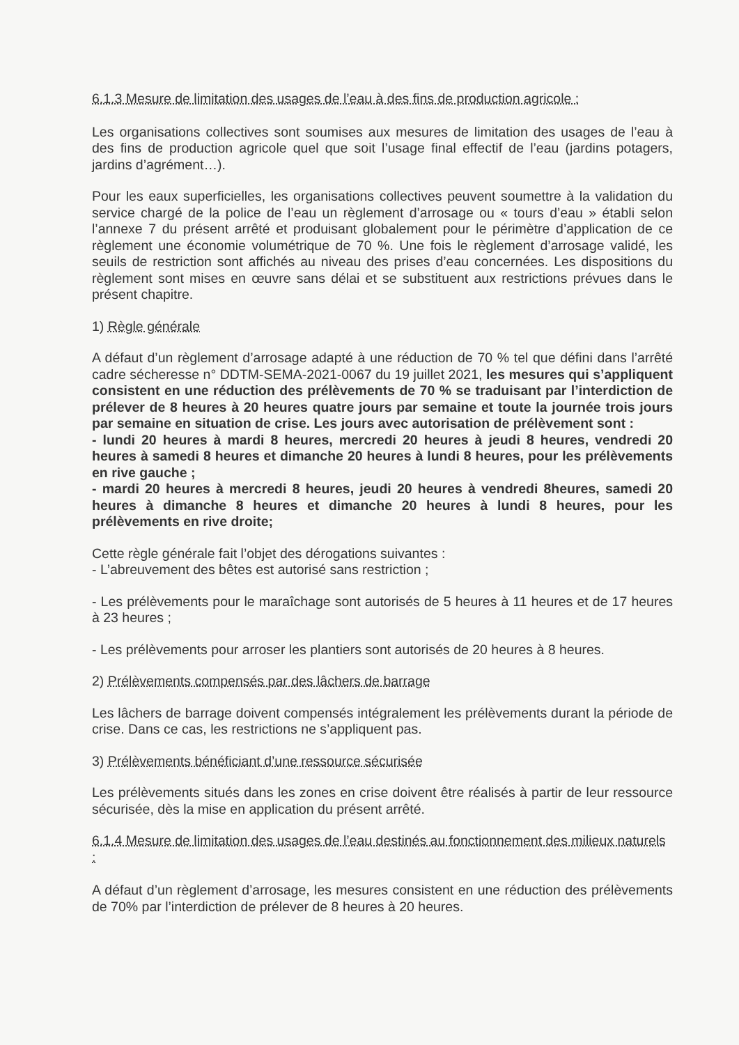6.1.3 Mesure de limitation des usages de l’eau à des fins de production agricole :
Les organisations collectives sont soumises aux mesures de limitation des usages de l’eau à des fins de production agricole quel que soit l’usage final effectif de l’eau (jardins potagers, jardins d’agrément…).
Pour les eaux superficielles, les organisations collectives peuvent soumettre à la validation du service chargé de la police de l’eau un règlement d’arrosage ou « tours d’eau » établi selon l’annexe 7 du présent arrêté et produisant globalement pour le périmètre d’application de ce règlement une économie volumétrique de 70 %. Une fois le règlement d’arrosage validé, les seuils de restriction sont affichés au niveau des prises d’eau concernées. Les dispositions du règlement sont mises en œuvre sans délai et se substituent aux restrictions prévues dans le présent chapitre.
1) Règle générale
A défaut d’un règlement d’arrosage adapté à une réduction de 70 % tel que défini dans l’arrêté cadre sécheresse n° DDTM-SEMA-2021-0067 du 19 juillet 2021, les mesures qui s’appliquent consistent en une réduction des prélèvements de 70 % se traduisant par l’interdiction de prélever de 8 heures à 20 heures quatre jours par semaine et toute la journée trois jours par semaine en situation de crise. Les jours avec autorisation de prélèvement sont :
- lundi 20 heures à mardi 8 heures, mercredi 20 heures à jeudi 8 heures, vendredi 20 heures à samedi 8 heures et dimanche 20 heures à lundi 8 heures, pour les prélèvements en rive gauche ;
- mardi 20 heures à mercredi 8 heures, jeudi 20 heures à vendredi 8heures, samedi 20 heures à dimanche 8 heures et dimanche 20 heures à lundi 8 heures, pour les prélèvements en rive droite;
Cette règle générale fait l’objet des dérogations suivantes :
- L’abreuvement des bêtes est autorisé sans restriction ;
- Les prélèvements pour le maraîchage sont autorisés de 5 heures à 11 heures et de 17 heures à 23 heures ;
- Les prélèvements pour arroser les plantiers sont autorisés de 20 heures à 8 heures.
2) Prélèvements compensés par des lâchers de barrage
Les lâchers de barrage doivent compensés intégralement les prélèvements durant la période de crise. Dans ce cas, les restrictions ne s’appliquent pas.
3) Prélèvements bénéficiant d’une ressource sécurisée
Les prélèvements situés dans les zones en crise doivent être réalisés à partir de leur ressource sécurisée, dès la mise en application du présent arrêté.
6.1.4 Mesure de limitation des usages de l’eau destinés au fonctionnement des milieux naturels :
A défaut d’un règlement d’arrosage, les mesures consistent en une réduction des prélèvements de 70% par l’interdiction de prélever de 8 heures à 20 heures.